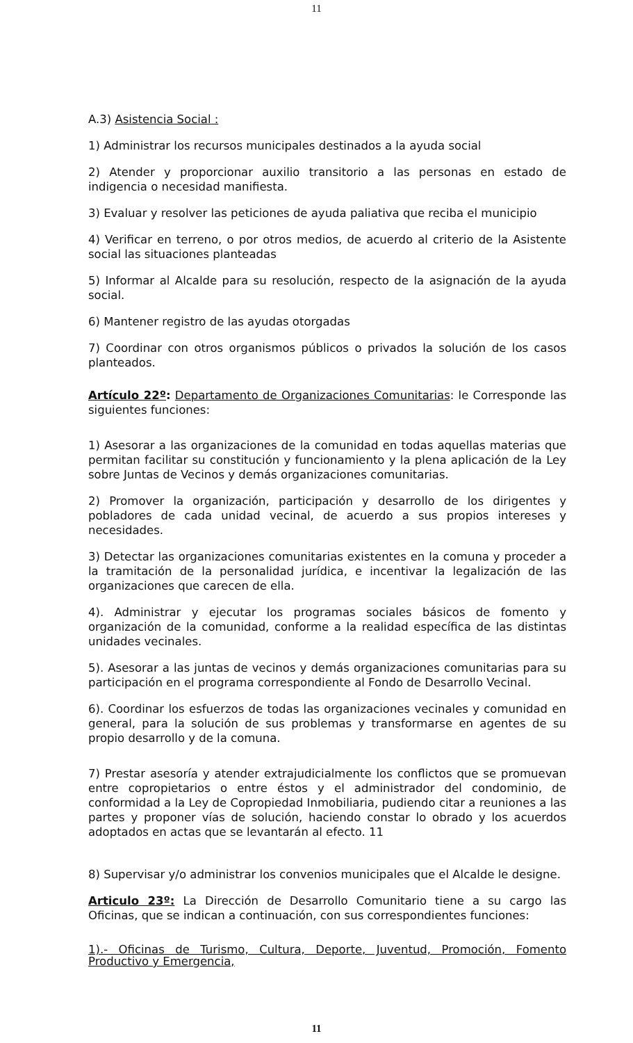11
A.3) Asistencia Social :
1) Administrar los recursos municipales destinados a la ayuda social
2) Atender y proporcionar auxilio transitorio a las personas en estado de indigencia o necesidad manifiesta.
3) Evaluar y resolver las peticiones de ayuda paliativa que reciba el municipio
4) Verificar en terreno, o por otros medios, de acuerdo al criterio de la Asistente social las situaciones planteadas
5) Informar al Alcalde para su resolución, respecto de la asignación de la ayuda social.
6) Mantener registro de las ayudas otorgadas
7) Coordinar con otros organismos públicos o privados la solución de los casos planteados.
Artículo 22º: Departamento de Organizaciones Comunitarias: le Corresponde las siguientes funciones:
1) Asesorar a las organizaciones de la comunidad en todas aquellas materias que permitan facilitar su constitución y funcionamiento y la plena aplicación de la Ley sobre Juntas de Vecinos y demás organizaciones comunitarias.
2) Promover la organización, participación y desarrollo de los dirigentes y pobladores de cada unidad vecinal, de acuerdo a sus propios intereses y necesidades.
3) Detectar las organizaciones comunitarias existentes en la comuna y proceder a la tramitación de la personalidad jurídica, e incentivar la legalización de las organizaciones que carecen de ella.
4). Administrar y ejecutar los programas sociales básicos de fomento y organización de la comunidad, conforme a la realidad específica de las distintas unidades vecinales.
5). Asesorar a las juntas de vecinos y demás organizaciones comunitarias para su participación en el programa correspondiente al Fondo de Desarrollo Vecinal.
6). Coordinar los esfuerzos de todas las organizaciones vecinales y comunidad en general, para la solución de sus problemas y transformarse en agentes de su propio desarrollo y de la comuna.
7) Prestar asesoría y atender extrajudicialmente los conflictos que se promuevan entre copropietarios o entre éstos y el administrador del condominio, de conformidad a la Ley de Copropiedad Inmobiliaria, pudiendo citar a reuniones a las partes y proponer vías de solución, haciendo constar lo obrado y los acuerdos adoptados en actas que se levantarán al efecto. 11
8) Supervisar y/o administrar los convenios municipales que el Alcalde le designe.
Articulo 23º: La Dirección de Desarrollo Comunitario tiene a su cargo las Oficinas, que se indican a continuación, con sus correspondientes funciones:
1).- Oficinas de Turismo, Cultura, Deporte, Juventud, Promoción, Fomento Productivo y Emergencia,
11